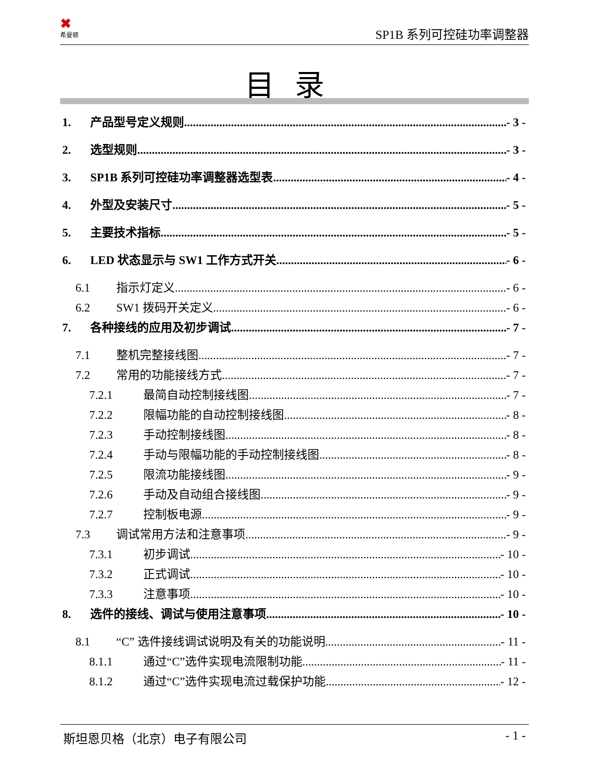✖
希曼顿
SP1B 系列可控硅功率调整器
目录
1. 产品型号定义规则 - 3 -
2. 选型规则 - 3 -
3. SP1B 系列可控硅功率调整器选型表 - 4 -
4. 外型及安装尺寸 - 5 -
5. 主要技术指标 - 5 -
6. LED 状态显示与 SW1 工作方式开关 - 6 -
6.1 指示灯定义 - 6 -
6.2 SW1 拨码开关定义 - 6 -
7. 各种接线的应用及初步调试 - 7 -
7.1 整机完整接线图 - 7 -
7.2 常用的功能接线方式 - 7 -
7.2.1 最简自动控制接线图 - 7 -
7.2.2 限幅功能的自动控制接线图 - 8 -
7.2.3 手动控制接线图 - 8 -
7.2.4 手动与限幅功能的手动控制接线图 - 8 -
7.2.5 限流功能接线图 - 9 -
7.2.6 手动及自动组合接线图 - 9 -
7.2.7 控制板电源 - 9 -
7.3 调试常用方法和注意事项 - 9 -
7.3.1 初步调试 - 10 -
7.3.2 正式调试 - 10 -
7.3.3 注意事项 - 10 -
8. 选件的接线、调试与使用注意事项 - 10 -
8.1 “C” 选件接线调试说明及有关的功能说明 - 11 -
8.1.1 通过“C”选件实现电流限制功能 - 11 -
8.1.2 通过“C”选件实现电流过载保护功能 - 12 -
斯坦恩贝格（北京）电子有限公司 - 1 -